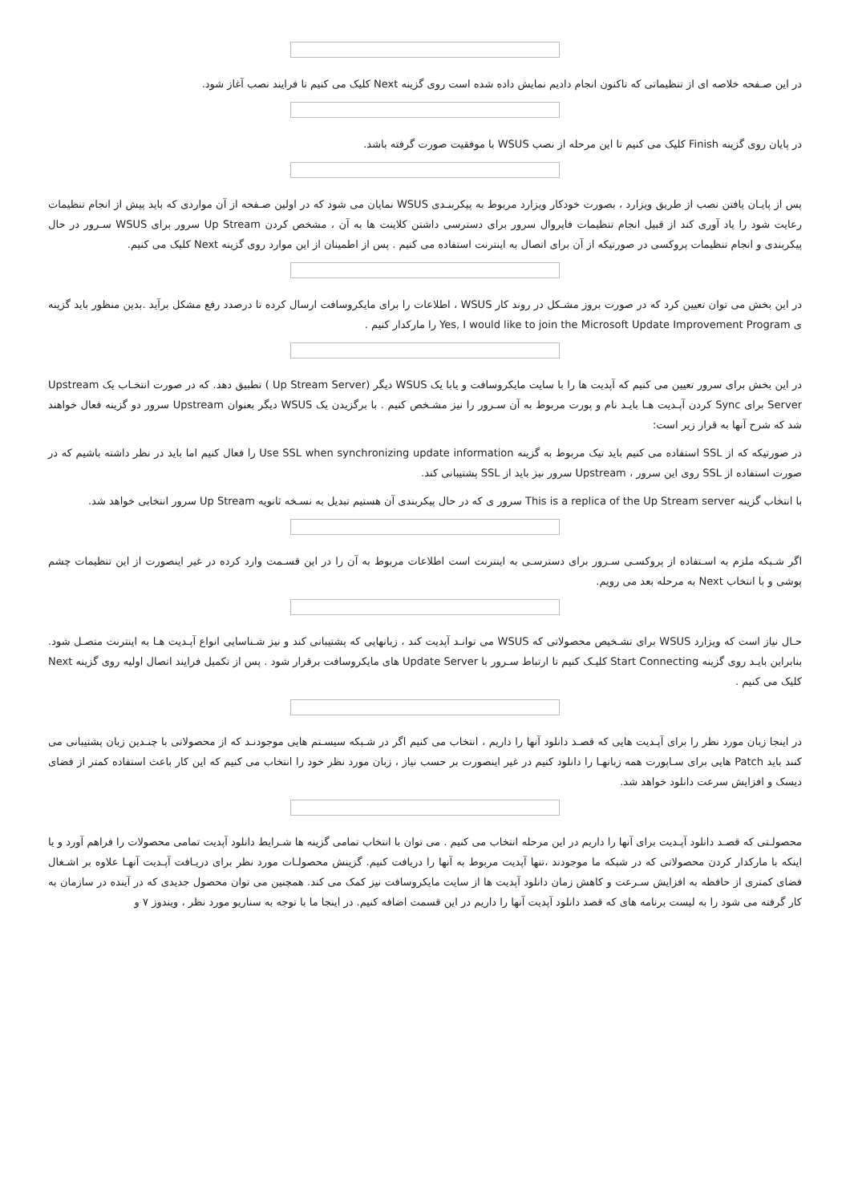در این صـفحه خلاصه ای از تنظیماتی که تاکنون انجام دادیم نمایش داده شده است روی گزینه Next کلیک می کنیم تا فرایند نصب آغاز شود.
در پایان روی گزینه Finish کلیک می کنیم تا این مرحله از نصب WSUS با موفقیت صورت گرفته باشد.
پس از پایـان یافتن نصب از طریق ویزارد ، بصورت خودکار ویزارد مربوط به پیکربنـدی WSUS نمایان می شود که در اولین صـفحه از آن مواردی که باید پیش از انجام تنظیمات رعایت شود را یاد آوری کند از قبیل انجام تنظیمات فایروال سرور برای دسترسی داشتن کلاینت ها به آن ، مشخص کردن Up Stream سرور برای WSUS سـرور در حال پیکربندی و انجام تنظیمات پروکسی در صورتیکه از آن برای اتصال به اینترنت استفاده می کنیم . پس از اطمینان از این موارد روی گزینه Next کلیک می کنیم.
در این بخش می توان تعیین کرد که در صورت بروز مشـکل در روند کار WSUS ، اطلاعات را برای مایکروسافت ارسال کرده تا درصدد رفع مشکل برآید .بدین منظور باید گزینه ی Yes, I would like to join the Microsoft Update Improvement Program را مارکدار کنیم .
در این بخش برای سرور تعیین می کنیم که آپدیت ها را با سایت مایکروسافت و یابا یک WSUS دیگر (Up Stream Server ) تطبیق دهد. که در صورت انتخـاب یک Upstream Server برای Sync کردن آپـدیت هـا بایـد نام و پورت مربوط به آن سـرور را نیز مشـخص کنیم . با برگزیدن یک WSUS دیگر بعنوان Upstream سرور دو گزینه فعال خواهند شد که شرح آنها به قرار زیر است:
در صورتیکه که از SSL استفاده می کنیم باید تیک مربوط به گزینه Use SSL when synchronizing update information را فعال کنیم اما باید در نظر داشته باشیم که در صورت استفاده از SSL روی این سرور ، Upstream سرور نیز باید از SSL پشتیبانی کند.
با انتخاب گزینه This is a replica of the Up Stream server سرور ی که در حال پیکربندی آن هستیم تبدیل به نسـخه ثانویه Up Stream سرور انتخابی خواهد شد.
اگر شـبکه ملزم به اسـتفاده از پروکسـی سـرور برای دسترسـی به اینترنت است اطلاعات مربوط به آن را در این قسـمت وارد کرده در غیر اینصورت از این تنظیمات چشم پوشی و با انتخاب Next به مرحله بعد می رویم.
حـال نیاز است که ویزارد WSUS برای تشـخیص محصولاتی که WSUS می توانـد آپدیت کند ، زبانهایی که پشتیبانی کند و نیز شـناسایی انواع آپـدیت هـا به اینترنت متصـل شود. بنابراین بایـد روی گزینه Start Connecting کلیـک کنیم تا ارتباط سـرور با Update Server های مایکروسافت برقرار شود . پس از تکمیل فرایند اتصال اولیه روی گزینه Next کلیک می کنیم .
در اینجا زبان مورد نظر را برای آپـدیت هایی که قصـد دانلود آنها را داریم ، انتخاب می کنیم اگر در شـبکه سیسـتم هایی موجودنـد که از محصولاتی با چنـدین زبان پشتیبانی می کنند باید Patch هایی برای سـاپورت همه زبانهـا را دانلود کنیم در غیر اینصورت بر حسب نیاز ، زبان مورد نظر خود را انتخاب می کنیم که این کار باعث استفاده کمتر از فضای دیسک و افزایش سرعت دانلود خواهد شد.
محصولـتی که قصـد دانلود آپـدیت برای آنها را داریم در این مرحله انتخاب می کنیم . می توان با انتخاب تمامی گزینه ها شـرایط دانلود آپدیت تمامی محصولات را فراهم آورد و یا اینکه با مارکدار کردن محصولاتی که در شبکه ما موجودند ،تنها آپدیت مربوط به آنها را دریافت کنیم. گزینش محصولـات مورد نظر برای دریـافت آپـدیت آنهـا علاوه بر اشـغال فضای کمتری از حافظه به افزایش سـرعت و کاهش زمان دانلود آپدیت ها از سایت مایکروسافت نیز کمک می کند. همچنین می توان محصول جدیدی که در آینده در سازمان به کار گرفته می شود را به لیست برنامه های که قصد دانلود آپدیت آنها را داریم در این قسمت اضافه کنیم. در اینجا ما با توجه به سناریو مورد نظر ، ویندوز ۷ و